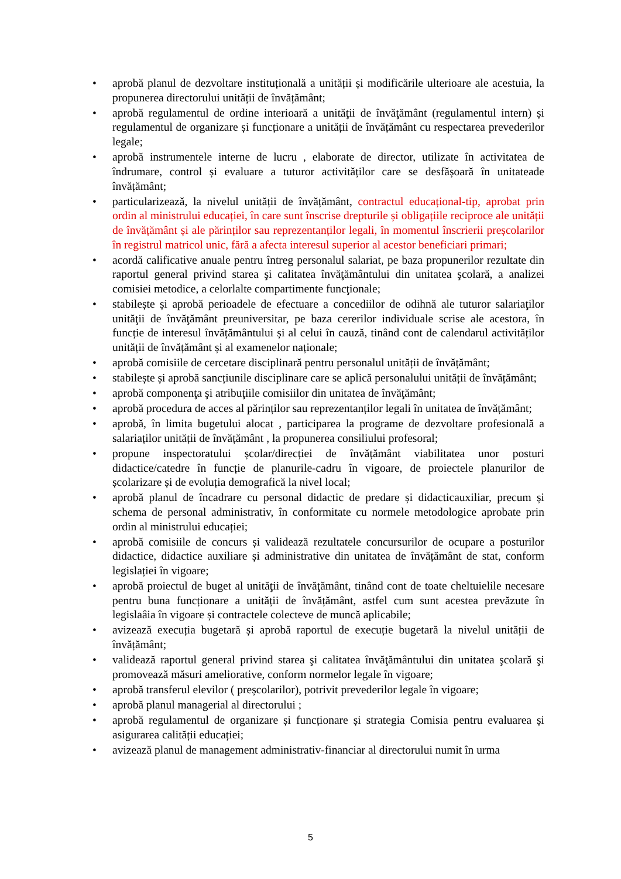• aprobă planul de dezvoltare instituțională a unității și modificările ulterioare ale acestuia, la propunerea directorului unității de învățământ;
• aprobă regulamentul de ordine interioară a unităţii de învăţământ (regulamentul intern) și regulamentul de organizare și funcționare a unității de învățământ cu respectarea prevederilor legale;
• aprobă instrumentele interne de lucru , elaborate de director, utilizate în activitatea de îndrumare, control și evaluare a tuturor activităților care se desfășoară în unitateade învățământ;
• particularizează, la nivelul unității de învățământ, contractul educațional-tip, aprobat prin ordin al ministrului educației, în care sunt înscrise drepturile și obligațiile reciproce ale unității de învățământ și ale părinților sau reprezentanților legali, în momentul înscrierii preșcolarilor în registrul matricol unic, fără a afecta interesul superior al acestor beneficiari primari;
• acordă calificative anuale pentru întreg personalul salariat, pe baza propunerilor rezultate din raportul general privind starea şi calitatea învăţământului din unitatea şcolară, a analizei comisiei metodice, a celorlalte compartimente funcţionale;
• stabilește și aprobă perioadele de efectuare a concediilor de odihnă ale tuturor salariaţilor unităţii de învăţământ preuniversitar, pe baza cererilor individuale scrise ale acestora, în funcție de interesul învățământului și al celui în cauză, tinând cont de calendarul activităților unității de învățământ și al examenelor naționale;
• aprobă comisiile de cercetare disciplinară pentru personalul unității de învățământ;
• stabilește și aprobă sancțiunile disciplinare care se aplică personalului unității de învățământ;
• aprobă componenţa şi atribuţiile comisiilor din unitatea de învăţământ;
• aprobă procedura de acces al părinților sau reprezentanților legali în unitatea de învățământ;
• aprobă, în limita bugetului alocat , participarea la programe de dezvoltare profesională a salariaților unității de învățământ , la propunerea consiliului profesoral;
• propune inspectoratului școlar/direcției de învățământ viabilitatea unor posturi didactice/catedre în funcție de planurile-cadru în vigoare, de proiectele planurilor de școlarizare și de evoluția demografică la nivel local;
• aprobă planul de încadrare cu personal didactic de predare și didacticauxiliar, precum și schema de personal administrativ, în conformitate cu normele metodologice aprobate prin ordin al ministrului educației;
• aprobă comisiile de concurs și validează rezultatele concursurilor de ocupare a posturilor didactice, didactice auxiliare și administrative din unitatea de învățământ de stat, conform legislației în vigoare;
• aprobă proiectul de buget al unităţii de învăţământ, tinând cont de toate cheltuielile necesare pentru buna funcționare a unității de învățământ, astfel cum sunt acestea prevăzute în legislaâia în vigoare și contractele colecteve de muncă aplicabile;
• avizează execuția bugetară și aprobă raportul de execuție bugetară la nivelul unității de învățământ;
• validează raportul general privind starea şi calitatea învăţământului din unitatea şcolară şi promovează măsuri ameliorative, conform normelor legale în vigoare;
• aprobă transferul elevilor ( preșcolarilor), potrivit prevederilor legale în vigoare;
• aprobă planul managerial al directorului ;
• aprobă regulamentul de organizare și funcționare și strategia Comisia pentru evaluarea și asigurarea calității educației;
• avizează planul de management administrativ-financiar al directorului numit în urma
5